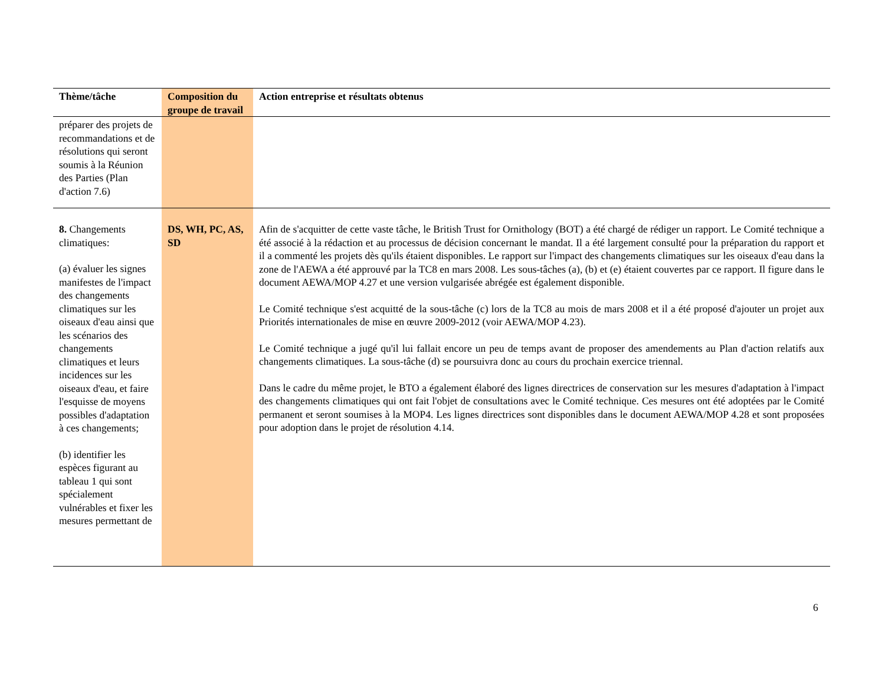| Thème/tâche | Composition du groupe de travail | Action entreprise et résultats obtenus |
| --- | --- | --- |
| préparer des projets de recommandations et de résolutions qui seront soumis à la Réunion des Parties (Plan d'action 7.6) | | |
| 8. Changements climatiques: (a) évaluer les signes manifestes de l'impact des changements climatiques sur les oiseaux d'eau ainsi que les scénarios des changements climatiques et leurs incidences sur les oiseaux d'eau, et faire l'esquisse de moyens possibles d'adaptation à ces changements; (b) identifier les espèces figurant au tableau 1 qui sont spécialement vulnérables et fixer les mesures permettant de | DS, WH, PC, AS, SD | Afin de s'acquitter de cette vaste tâche, le British Trust for Ornithology (BOT) a été chargé de rédiger un rapport. Le Comité technique a été associé à la rédaction et au processus de décision concernant le mandat. Il a été largement consulté pour la préparation du rapport et il a commenté les projets dès qu'ils étaient disponibles. Le rapport sur l'impact des changements climatiques sur les oiseaux d'eau dans la zone de l'AEWA a été approuvé par la TC8 en mars 2008. Les sous-tâches (a), (b) et (e) étaient couvertes par ce rapport. Il figure dans le document AEWA/MOP 4.27 et une version vulgarisée abrégée est également disponible. Le Comité technique s'est acquitté de la sous-tâche (c) lors de la TC8 au mois de mars 2008 et il a été proposé d'ajouter un projet aux Priorités internationales de mise en œuvre 2009-2012 (voir AEWA/MOP 4.23). Le Comité technique a jugé qu'il lui fallait encore un peu de temps avant de proposer des amendements au Plan d'action relatifs aux changements climatiques. La sous-tâche (d) se poursuivra donc au cours du prochain exercice triennal. Dans le cadre du même projet, le BTO a également élaboré des lignes directrices de conservation sur les mesures d'adaptation à l'impact des changements climatiques qui ont fait l'objet de consultations avec le Comité technique. Ces mesures ont été adoptées par le Comité permanent et seront soumises à la MOP4. Les lignes directrices sont disponibles dans le document AEWA/MOP 4.28 et sont proposées pour adoption dans le projet de résolution 4.14. |
6